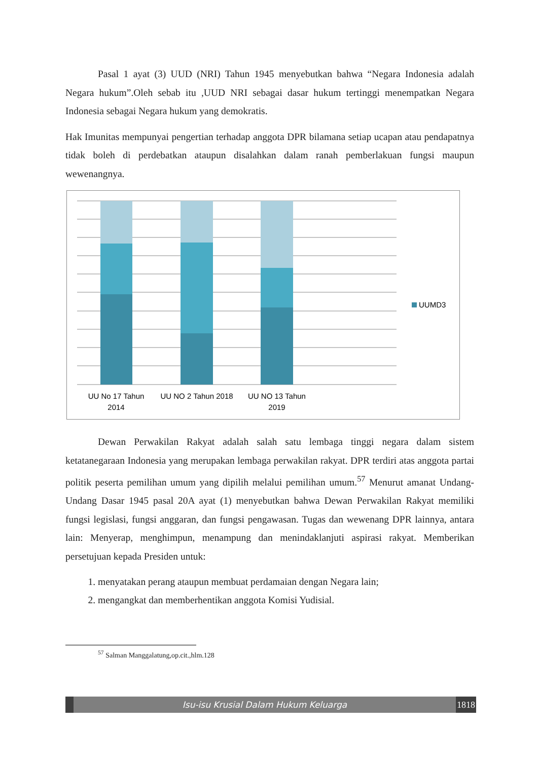Pasal 1 ayat (3) UUD (NRI) Tahun 1945 menyebutkan bahwa “Negara Indonesia adalah Negara hukum”.Oleh sebab itu ,UUD NRI sebagai dasar hukum tertinggi menempatkan Negara Indonesia sebagai Negara hukum yang demokratis.
Hak Imunitas mempunyai pengertian terhadap anggota DPR bilamana setiap ucapan atau pendapatnya tidak boleh di perdebatkan ataupun disalahkan dalam ranah pemberlakuan fungsi maupun wewenangnya.
UUMD3
UU No 17 Tahun
2014
UU NO 2 Tahun 2018
UU NO 13 Tahun
2019
Dewan Perwakilan Rakyat adalah salah satu lembaga tinggi negara dalam sistem ketatanegaraan Indonesia yang merupakan lembaga perwakilan rakyat. DPR terdiri atas anggota partai politik peserta pemilihan umum yang dipilih melalui pemilihan umum.<sup>57</sup> Menurut amanat Undang-Undang Dasar 1945 pasal 20A ayat (1) menyebutkan bahwa Dewan Perwakilan Rakyat memiliki fungsi legislasi, fungsi anggaran, dan fungsi pengawasan. Tugas dan wewenang DPR lainnya, antara lain: Menyerap, menghimpun, menampung dan menindaklanjuti aspirasi rakyat. Memberikan persetujuan kepada Presiden untuk:
1. menyatakan perang ataupun membuat perdamaian dengan Negara lain;
2. mengangkat dan memberhentikan anggota Komisi Yudisial.
<sup>57</sup> Salman Manggalatung,op.cit.,hlm.128
Isu-isu Krusial Dalam Hukum Keluarga
1818